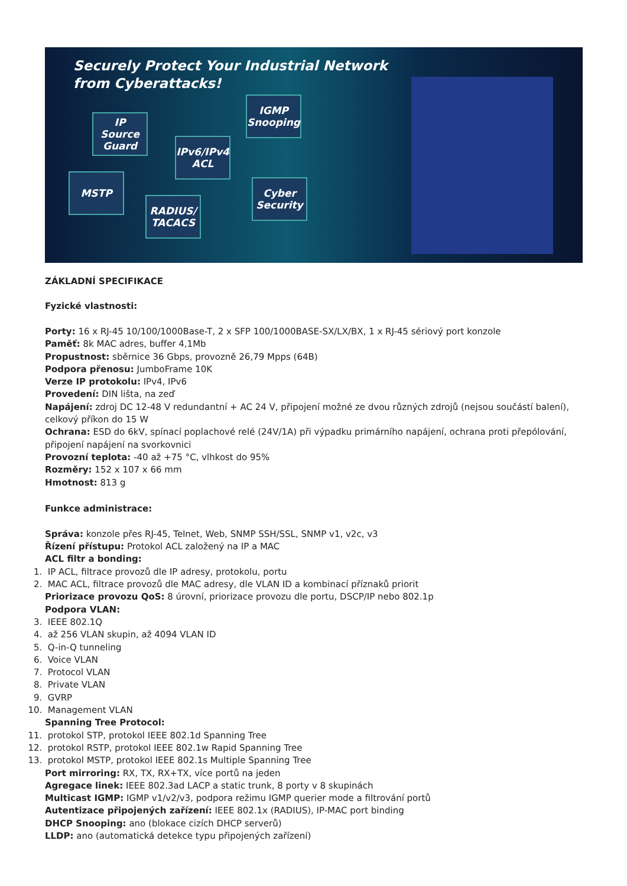Securely Protect Your Industrial Network
from Cyberattacks!
IP Source Guard
IGMP Snooping
IPv6/IPv4 ACL
MSTP
RADIUS/ TACACS
Cyber Security
ZÁKLADNÍ SPECIFIKACE
Fyzické vlastnosti:
Porty: 16 x RJ-45 10/100/1000Base-T, 2 x SFP 100/1000BASE-SX/LX/BX, 1 x RJ-45 sériový port konzole
Paměť: 8k MAC adres, buffer 4,1Mb
Propustnost: sběrnice 36 Gbps, provozně 26,79 Mpps (64B)
Podpora přenosu: JumboFrame 10K
Verze IP protokolu: IPv4, IPv6
Provedení: DIN lišta, na zeď
Napájení: zdroj DC 12-48 V redundantní + AC 24 V, připojení možné ze dvou různých zdrojů (nejsou součástí balení), celkový příkon do 15 W
Ochrana: ESD do 6kV, spínací poplachové relé (24V/1A) při výpadku primárního napájení, ochrana proti přepólování, připojení napájení na svorkovnici
Provozní teplota: -40 až +75 °C, vlhkost do 95%
Rozměry: 152 x 107 x 66 mm
Hmotnost: 813 g
Funkce administrace:
Správa: konzole přes RJ-45, Telnet, Web, SNMP SSH/SSL, SNMP v1, v2c, v3
Řízení přístupu: Protokol ACL založený na IP a MAC
ACL filtr a bonding:
1. IP ACL, filtrace provozů dle IP adresy, protokolu, portu
2. MAC ACL, filtrace provozů dle MAC adresy, dle VLAN ID a kombinací příznaků priorit
Priorizace provozu QoS: 8 úrovní, priorizace provozu dle portu, DSCP/IP nebo 802.1p
Podpora VLAN:
3. IEEE 802.1Q
4. až 256 VLAN skupin, až 4094 VLAN ID
5. Q-in-Q tunneling
6. Voice VLAN
7. Protocol VLAN
8. Private VLAN
9. GVRP
10. Management VLAN
Spanning Tree Protocol:
11. protokol STP, protokol IEEE 802.1d Spanning Tree
12. protokol RSTP, protokol IEEE 802.1w Rapid Spanning Tree
13. protokol MSTP, protokol IEEE 802.1s Multiple Spanning Tree
Port mirroring: RX, TX, RX+TX, více portů na jeden
Agregace linek: IEEE 802.3ad LACP a static trunk, 8 porty v 8 skupinách
Multicast IGMP: IGMP v1/v2/v3, podpora režimu IGMP querier mode a filtrování portů
Autentizace připojených zařízení: IEEE 802.1x (RADIUS), IP-MAC port binding
DHCP Snooping: ano (blokace cizích DHCP serverů)
LLDP: ano (automatická detekce typu připojených zařízení)